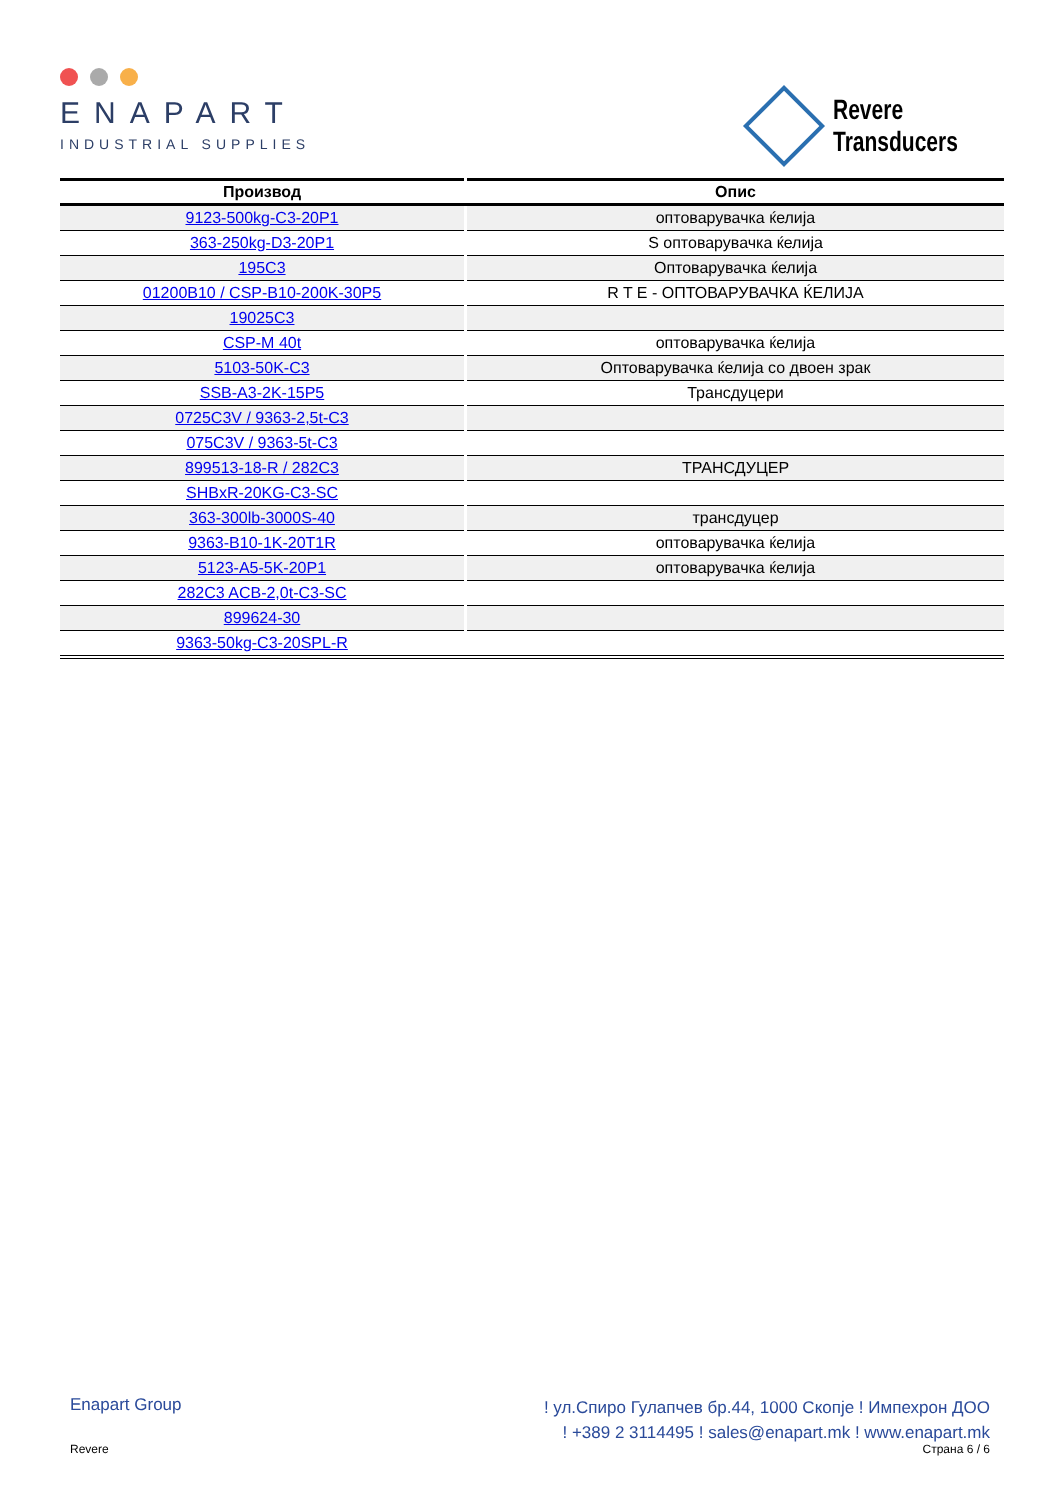ENAPART
INDUSTRIAL SUPPLIES
Revere
Transducers
| Производ | Опис |
| --- | --- |
| 9123-500kg-C3-20P1 | оптоварувачка ќелија |
| 363-250kg-D3-20P1 | S оптоварувачка ќелија |
| 195C3 | Оптоварувачка ќелија |
| 01200B10 / CSP-B10-200K-30P5 | R T E - ОПТОВАРУВАЧКА ЌЕЛИЈА |
| 19025C3 | |
| CSP-M 40t | оптоварувачка ќелија |
| 5103-50K-C3 | Оптоварувачка ќелија со двоен зрак |
| SSB-A3-2K-15P5 | Трансдуцери |
| 0725C3V / 9363-2,5t-C3 | |
| 075C3V / 9363-5t-C3 | |
| 899513-18-R / 282C3 | ТРАНСДУЦЕР |
| SHBxR-20KG-C3-SC | |
| 363-300lb-3000S-40 | трансдуцер |
| 9363-B10-1K-20T1R | оптоварувачка ќелија |
| 5123-A5-5K-20P1 | оптоварувачка ќелија |
| 282C3 ACB-2,0t-C3-SC | |
| 899624-30 | |
| 9363-50kg-C3-20SPL-R | |
Enapart Group
! ул.Спиро Гулапчев бр.44, 1000 Скопје ! Импехрон ДОО
! +389 2 3114495 ! sales@enapart.mk ! www.enapart.mk
Revere Страна 6 / 6